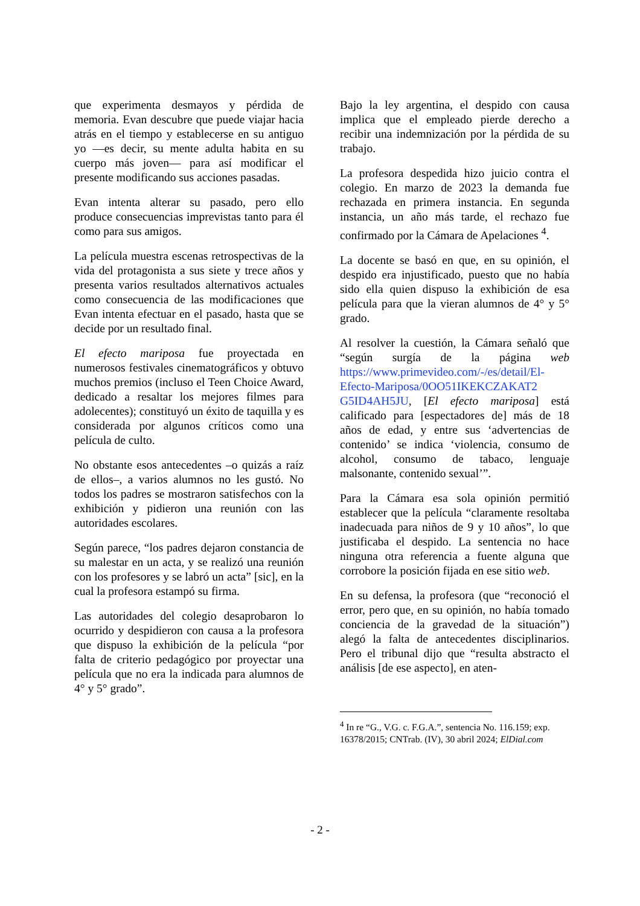que experimenta desmayos y pérdida de memoria. Evan descubre que puede viajar hacia atrás en el tiempo y establecerse en su antiguo yo —es decir, su mente adulta habita en su cuerpo más joven— para así modificar el presente modificando sus acciones pasadas.
Evan intenta alterar su pasado, pero ello produce consecuencias imprevistas tanto para él como para sus amigos.
La película muestra escenas retrospectivas de la vida del protagonista a sus siete y trece años y presenta varios resultados alternativos actuales como consecuencia de las modificaciones que Evan intenta efectuar en el pasado, hasta que se decide por un resultado final.
El efecto mariposa fue proyectada en numerosos festivales cinematográficos y obtuvo muchos premios (incluso el Teen Choice Award, dedicado a resaltar los mejores filmes para adolecentes); constituyó un éxito de taquilla y es considerada por algunos críticos como una película de culto.
No obstante esos antecedentes –o quizás a raíz de ellos–, a varios alumnos no les gustó. No todos los padres se mostraron satisfechos con la exhibición y pidieron una reunión con las autoridades escolares.
Según parece, “los padres dejaron constancia de su malestar en un acta, y se realizó una reunión con los profesores y se labró un acta” [sic], en la cual la profesora estampó su firma.
Las autoridades del colegio desaprobaron lo ocurrido y despidieron con causa a la profesora que dispuso la exhibición de la película “por falta de criterio pedagógico por proyectar una película que no era la indicada para alumnos de 4° y 5° grado”.
Bajo la ley argentina, el despido con causa implica que el empleado pierde derecho a recibir una indemnización por la pérdida de su trabajo.
La profesora despedida hizo juicio contra el colegio. En marzo de 2023 la demanda fue rechazada en primera instancia. En segunda instancia, un año más tarde, el rechazo fue confirmado por la Cámara de Apelaciones <sup>4</sup>.
La docente se basó en que, en su opinión, el despido era injustificado, puesto que no había sido ella quien dispuso la exhibición de esa película para que la vieran alumnos de 4° y 5° grado.
Al resolver la cuestión, la Cámara señaló que “según surgía de la página web https://www.primevideo.com/-/es/detail/El-Efecto-Mariposa/0OO51IKEKCZAKAT2 G5ID4AH5JU, [El efecto mariposa] está calificado para [espectadores de] más de 18 años de edad, y entre sus ‘advertencias de contenido’ se indica ‘violencia, consumo de alcohol, consumo de tabaco, lenguaje malsonante, contenido sexual’”.
Para la Cámara esa sola opinión permitió establecer que la película “claramente resoltaba inadecuada para niños de 9 y 10 años”, lo que justificaba el despido. La sentencia no hace ninguna otra referencia a fuente alguna que corrobore la posición fijada en ese sitio web.
En su defensa, la profesora (que “reconoció el error, pero que, en su opinión, no había tomado conciencia de la gravedad de la situación”) alegó la falta de antecedentes disciplinarios. Pero el tribunal dijo que “resulta abstracto el análisis [de ese aspecto], en aten-
<sup>4</sup> In re “G., V.G. c. F.G.A.”, sentencia No. 116.159; exp. 16378/2015; CNTrab. (IV), 30 abril 2024; ElDial.com
- 2 -